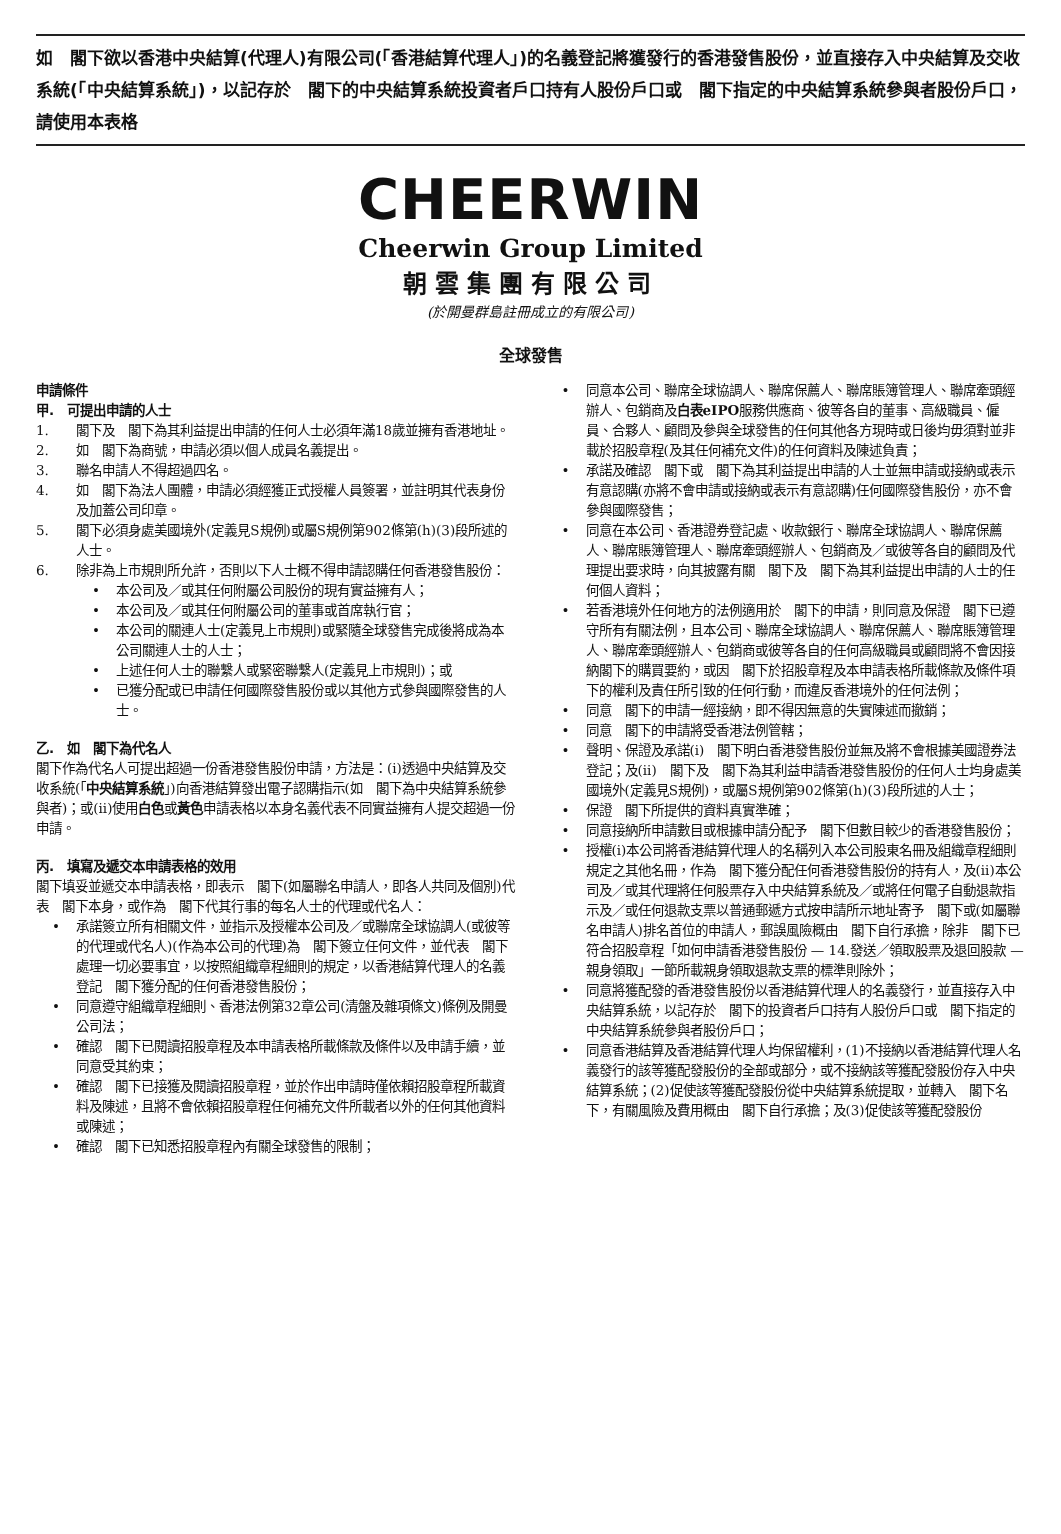如　閣下欲以香港中央結算(代理人)有限公司(「香港結算代理人」)的名義登記將獲發行的香港發售股份，並直接存入中央結算及交收系統(「中央結算系統」)，以記存於　閣下的中央結算系統投資者戶口持有人股份戶口或　閣下指定的中央結算系統參與者股份戶口，請使用本表格
CHEERWIN
Cheerwin Group Limited
朝雲集團有限公司
(於開曼群島註冊成立的有限公司)
全球發售
申請條件
甲.　可提出申請的人士
1. 閣下及　閣下為其利益提出申請的任何人士必須年滿18歲並擁有香港地址。
2. 如　閣下為商號，申請必須以個人成員名義提出。
3. 聯名申請人不得超過四名。
4. 如　閣下為法人團體，申請必須經獲正式授權人員簽署，並註明其代表身份及加蓋公司印章。
5. 閣下必須身處美國境外(定義見S規例)或屬S規例第902條第(h)(3)段所述的人士。
6. 除非為上市規則所允許，否則以下人士概不得申請認購任何香港發售股份：
• 本公司及／或其任何附屬公司股份的現有實益擁有人；
• 本公司及／或其任何附屬公司的董事或首席執行官；
• 本公司的關連人士(定義見上市規則)或緊隨全球發售完成後將成為本公司關連人士的人士；
• 上述任何人士的聯繫人或緊密聯繫人(定義見上市規則)；或
• 已獲分配或已申請任何國際發售股份或以其他方式參與國際發售的人士。
乙.　如　閣下為代名人
閣下作為代名人可提出超過一份香港發售股份申請，方法是：(i)透過中央結算及交收系統(「中央結算系統」)向香港結算發出電子認購指示(如　閣下為中央結算系統參與者)；或(ii)使用白色或黃色申請表格以本身名義代表不同實益擁有人提交超過一份申請。
丙.　填寫及遞交本申請表格的效用
閣下填妥並遞交本申請表格，即表示　閣下(如屬聯名申請人，即各人共同及個別)代表　閣下本身，或作為　閣下代其行事的每名人士的代理或代名人：
• 承諾簽立所有相關文件，並指示及授權本公司及／或聯席全球協調人(或彼等的代理或代名人)(作為本公司的代理)為　閣下簽立任何文件，並代表　閣下處理一切必要事宜，以按照組織章程細則的規定，以香港結算代理人的名義登記　閣下獲分配的任何香港發售股份；
• 同意遵守組織章程細則、香港法例第32章公司(清盤及雜項條文)條例及開曼公司法；
• 確認　閣下已閱讀招股章程及本申請表格所載條款及條件以及申請手續，並同意受其約束；
• 確認　閣下已接獲及閱讀招股章程，並於作出申請時僅依賴招股章程所載資料及陳述，且將不會依賴招股章程任何補充文件所載者以外的任何其他資料或陳述；
• 確認　閣下已知悉招股章程內有關全球發售的限制；
• 同意本公司、聯席全球協調人、聯席保薦人、聯席賬簿管理人、聯席牽頭經辦人、包銷商及白表eIPO服務供應商、彼等各自的董事、高級職員、僱員、合夥人、顧問及參與全球發售的任何其他各方現時或日後均毋須對並非載於招股章程(及其任何補充文件)的任何資料及陳述負責；
• 承諾及確認　閣下或　閣下為其利益提出申請的人士並無申請或接納或表示有意認購(亦將不會申請或接納或表示有意認購)任何國際發售股份，亦不會參與國際發售；
• 同意在本公司、香港證券登記處、收款銀行、聯席全球協調人、聯席保薦人、聯席賬簿管理人、聯席牽頭經辦人、包銷商及／或彼等各自的顧問及代理提出要求時，向其披露有關　閣下及　閣下為其利益提出申請的人士的任何個人資料；
• 若香港境外任何地方的法例適用於　閣下的申請，則同意及保證　閣下已遵守所有有關法例，且本公司、聯席全球協調人、聯席保薦人、聯席賬簿管理人、聯席牽頭經辦人、包銷商或彼等各自的任何高級職員或顧問將不會因接納閣下的購買要約，或因　閣下於招股章程及本申請表格所載條款及條件項下的權利及責任所引致的任何行動，而違反香港境外的任何法例；
• 同意　閣下的申請一經接納，即不得因無意的失實陳述而撤銷；
• 同意　閣下的申請將受香港法例管轄；
• 聲明、保證及承諾(i)　閣下明白香港發售股份並無及將不會根據美國證券法登記；及(ii)　閣下及　閣下為其利益申請香港發售股份的任何人士均身處美國境外(定義見S規例)，或屬S規例第902條第(h)(3)段所述的人士；
• 保證　閣下所提供的資料真實準確；
• 同意接納所申請數目或根據申請分配予　閣下但數目較少的香港發售股份；
• 授權(i)本公司將香港結算代理人的名稱列入本公司股東名冊及組織章程細則規定之其他名冊，作為　閣下獲分配任何香港發售股份的持有人，及(ii)本公司及／或其代理將任何股票存入中央結算系統及／或將任何電子自動退款指示及／或任何退款支票以普通郵遞方式按申請所示地址寄予　閣下或(如屬聯名申請人)排名首位的申請人，郵誤風險概由　閣下自行承擔，除非　閣下已符合招股章程「如何申請香港發售股份 — 14.發送／領取股票及退回股款 — 親身領取」一節所載親身領取退款支票的標準則除外；
• 同意將獲配發的香港發售股份以香港結算代理人的名義發行，並直接存入中央結算系統，以記存於　閣下的投資者戶口持有人股份戶口或　閣下指定的中央結算系統參與者股份戶口；
• 同意香港結算及香港結算代理人均保留權利，(1)不接納以香港結算代理人名義發行的該等獲配發股份的全部或部分，或不接納該等獲配發股份存入中央結算系統；(2)促使該等獲配發股份從中央結算系統提取，並轉入　閣下名下，有關風險及費用概由　閣下自行承擔；及(3)促使該等獲配發股份